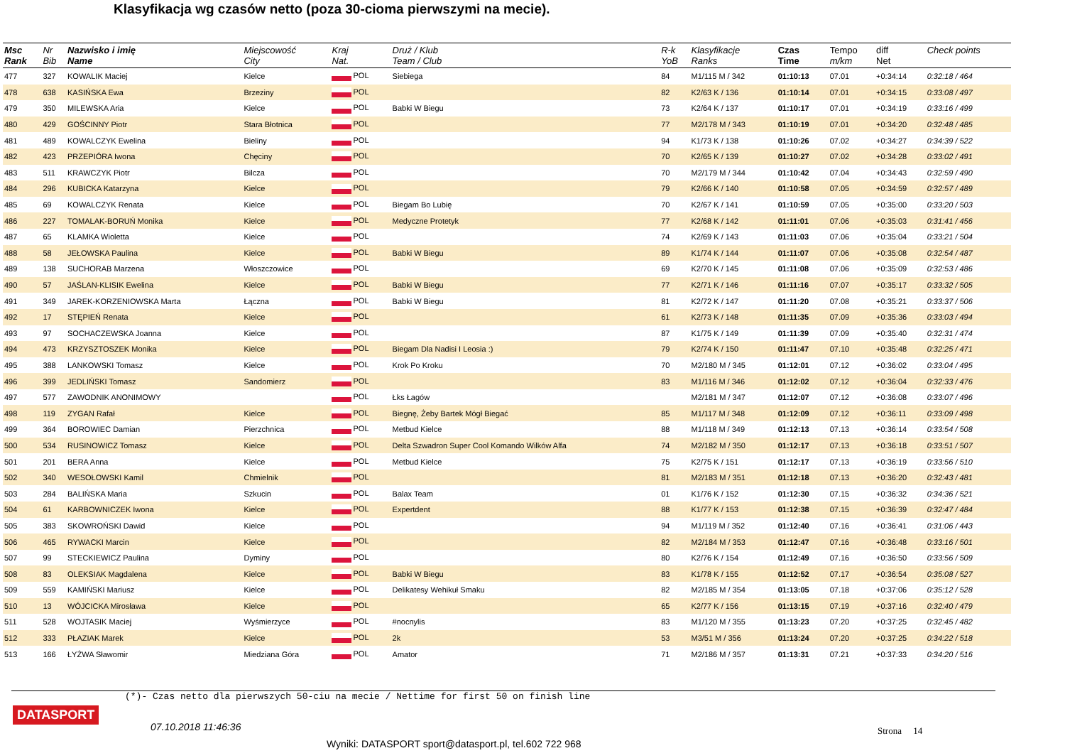Klasyfikacja wg czasów netto (poza 30-cioma pierwszymi na mecie).
| Msc Rank | Nr Bib | Nazwisko i imię Name | Miejscowość City | Kraj Nat. | Druż / Klub Team / Club | R-k YoB | Klasyfikacje Ranks | Czas Time | Tempo m/km | diff Net | Check points |
| --- | --- | --- | --- | --- | --- | --- | --- | --- | --- | --- | --- |
| 477 | 327 | KOWALIK Maciej | Kielce | POL | Siebiega | 84 | M1/115 M / 342 | 01:10:13 | 07.01 | +0:34:14 | 0:32:18 / 464 |
| 478 | 638 | KASIŃSKA Ewa | Brzeziny | POL | | 82 | K2/63 K / 136 | 01:10:14 | 07.01 | +0:34:15 | 0:33:08 / 497 |
| 479 | 350 | MILEWSKA Aria | Kielce | POL | Babki W Biegu | 73 | K2/64 K / 137 | 01:10:17 | 07.01 | +0:34:19 | 0:33:16 / 499 |
| 480 | 429 | GOŚCINNY Piotr | Stara Błotnica | POL | | 77 | M2/178 M / 343 | 01:10:19 | 07.01 | +0:34:20 | 0:32:48 / 485 |
| 481 | 489 | KOWALCZYK Ewelina | Bieliny | POL | | 94 | K1/73 K / 138 | 01:10:26 | 07.02 | +0:34:27 | 0:34:39 / 522 |
| 482 | 423 | PRZEPIÓRA Iwona | Chęciny | POL | | 70 | K2/65 K / 139 | 01:10:27 | 07.02 | +0:34:28 | 0:33:02 / 491 |
| 483 | 511 | KRAWCZYK Piotr | Bilcza | POL | | 70 | M2/179 M / 344 | 01:10:42 | 07.04 | +0:34:43 | 0:32:59 / 490 |
| 484 | 296 | KUBICKA Katarzyna | Kielce | POL | | 79 | K2/66 K / 140 | 01:10:58 | 07.05 | +0:34:59 | 0:32:57 / 489 |
| 485 | 69 | KOWALCZYK Renata | Kielce | POL | Biegam Bo Lubię | 70 | K2/67 K / 141 | 01:10:59 | 07.05 | +0:35:00 | 0:33:20 / 503 |
| 486 | 227 | TOMALAK-BORUŃ Monika | Kielce | POL | Medyczne Protetyk | 77 | K2/68 K / 142 | 01:11:01 | 07.06 | +0:35:03 | 0:31:41 / 456 |
| 487 | 65 | KLAMKA Wioletta | Kielce | POL | | 74 | K2/69 K / 143 | 01:11:03 | 07.06 | +0:35:04 | 0:33:21 / 504 |
| 488 | 58 | JEŁOWSKA Paulina | Kielce | POL | Babki W Biegu | 89 | K1/74 K / 144 | 01:11:07 | 07.06 | +0:35:08 | 0:32:54 / 487 |
| 489 | 138 | SUCHORAB Marzena | Włoszczowice | POL | | 69 | K2/70 K / 145 | 01:11:08 | 07.06 | +0:35:09 | 0:32:53 / 486 |
| 490 | 57 | JAŚLAN-KLISIK Ewelina | Kielce | POL | Babki W Biegu | 77 | K2/71 K / 146 | 01:11:16 | 07.07 | +0:35:17 | 0:33:32 / 505 |
| 491 | 349 | JAREK-KORZENIOWSKA Marta | Łączna | POL | Babki W Biegu | 81 | K2/72 K / 147 | 01:11:20 | 07.08 | +0:35:21 | 0:33:37 / 506 |
| 492 | 17 | STĘPIEŃ Renata | Kielce | POL | | 61 | K2/73 K / 148 | 01:11:35 | 07.09 | +0:35:36 | 0:33:03 / 494 |
| 493 | 97 | SOCHACZEWSKA Joanna | Kielce | POL | | 87 | K1/75 K / 149 | 01:11:39 | 07.09 | +0:35:40 | 0:32:31 / 474 |
| 494 | 473 | KRZYSZTOSZEK Monika | Kielce | POL | Biegam Dla Nadisi I Leosia :) | 79 | K2/74 K / 150 | 01:11:47 | 07.10 | +0:35:48 | 0:32:25 / 471 |
| 495 | 388 | LANKOWSKI Tomasz | Kielce | POL | Krok Po Kroku | 70 | M2/180 M / 345 | 01:12:01 | 07.12 | +0:36:02 | 0:33:04 / 495 |
| 496 | 399 | JEDLIŃSKI Tomasz | Sandomierz | POL | | 83 | M1/116 M / 346 | 01:12:02 | 07.12 | +0:36:04 | 0:32:33 / 476 |
| 497 | 577 | ZAWODNIK ANONIMOWY | | POL | Łks Łagów | | M2/181 M / 347 | 01:12:07 | 07.12 | +0:36:08 | 0:33:07 / 496 |
| 498 | 119 | ZYGAN Rafał | Kielce | POL | Biegnę, Żeby Bartek Mógł Biegać | 85 | M1/117 M / 348 | 01:12:09 | 07.12 | +0:36:11 | 0:33:09 / 498 |
| 499 | 364 | BOROWIEC Damian | Pierzchnica | POL | Metbud Kielce | 88 | M1/118 M / 349 | 01:12:13 | 07.13 | +0:36:14 | 0:33:54 / 508 |
| 500 | 534 | RUSINOWICZ Tomasz | Kielce | POL | Delta Szwadron Super Cool Komando Wilków Alfa | 74 | M2/182 M / 350 | 01:12:17 | 07.13 | +0:36:18 | 0:33:51 / 507 |
| 501 | 201 | BERA Anna | Kielce | POL | Metbud Kielce | 75 | K2/75 K / 151 | 01:12:17 | 07.13 | +0:36:19 | 0:33:56 / 510 |
| 502 | 340 | WESOŁOWSKI Kamil | Chmielnik | POL | | 81 | M2/183 M / 351 | 01:12:18 | 07.13 | +0:36:20 | 0:32:43 / 481 |
| 503 | 284 | BALIŃSKA Maria | Szkucin | POL | Balax Team | 01 | K1/76 K / 152 | 01:12:30 | 07.15 | +0:36:32 | 0:34:36 / 521 |
| 504 | 61 | KARBOWNICZEK Iwona | Kielce | POL | Expertdent | 88 | K1/77 K / 153 | 01:12:38 | 07.15 | +0:36:39 | 0:32:47 / 484 |
| 505 | 383 | SKOWROŃSKI Dawid | Kielce | POL | | 94 | M1/119 M / 352 | 01:12:40 | 07.16 | +0:36:41 | 0:31:06 / 443 |
| 506 | 465 | RYWACKI Marcin | Kielce | POL | | 82 | M2/184 M / 353 | 01:12:47 | 07.16 | +0:36:48 | 0:33:16 / 501 |
| 507 | 99 | STECKIEWICZ Paulina | Dyminy | POL | | 80 | K2/76 K / 154 | 01:12:49 | 07.16 | +0:36:50 | 0:33:56 / 509 |
| 508 | 83 | OLEKSIAK Magdalena | Kielce | POL | Babki W Biegu | 83 | K1/78 K / 155 | 01:12:52 | 07.17 | +0:36:54 | 0:35:08 / 527 |
| 509 | 559 | KAMIŃSKI Mariusz | Kielce | POL | Delikatesy Wehikuł Smaku | 82 | M2/185 M / 354 | 01:13:05 | 07.18 | +0:37:06 | 0:35:12 / 528 |
| 510 | 13 | WÓJCICKA Mirosława | Kielce | POL | | 65 | K2/77 K / 156 | 01:13:15 | 07.19 | +0:37:16 | 0:32:40 / 479 |
| 511 | 528 | WOJTASIK Maciej | Wyśmierzyce | POL | #nocnylis | 83 | M1/120 M / 355 | 01:13:23 | 07.20 | +0:37:25 | 0:32:45 / 482 |
| 512 | 333 | PŁAZIAK Marek | Kielce | POL | 2k | 53 | M3/51 M / 356 | 01:13:24 | 07.20 | +0:37:25 | 0:34:22 / 518 |
| 513 | 166 | ŁYŻWA Sławomir | Miedziana Góra | POL | Amator | 71 | M2/186 M / 357 | 01:13:31 | 07.21 | +0:37:33 | 0:34:20 / 516 |
(*)- Czas netto dla pierwszych 50-ciu na mecie / Nettime for first 50 on finish line
DATASPORT
07.10.2018 11:46:36 Strona 14
Wyniki: DATASPORT sport@datasport.pl, tel.602 722 968